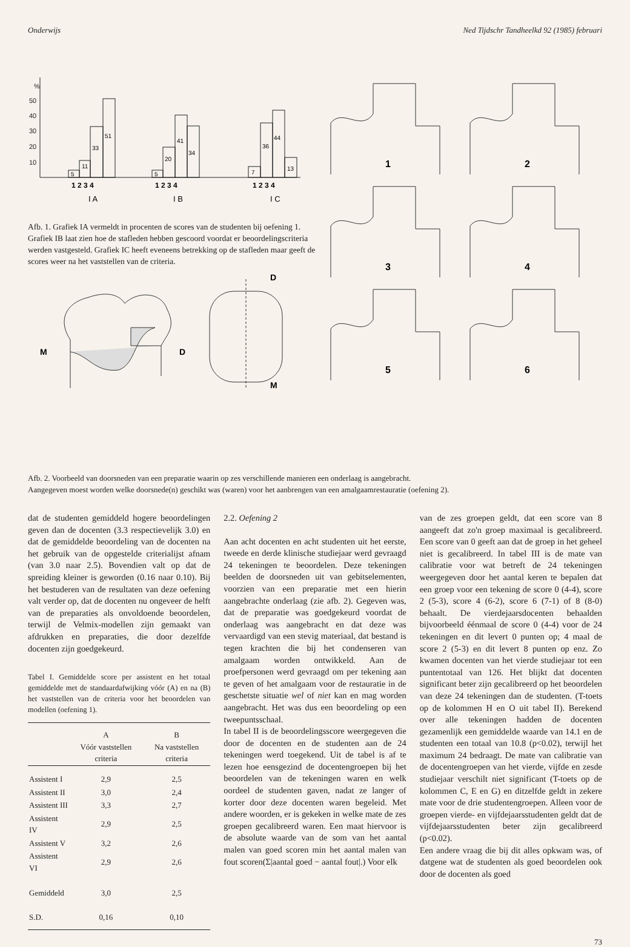Onderwijs Ned Tijdschr Tandheelkd 92 (1985) februari
%
50
40
30
20
10
5
11
33
51
5
20
41
34
7
36
44
13
1 2 3 4
1 2 3 4
1 2 3 4
I A
I B
I C
Afb. 1. Grafiek IA vermeldt in procenten de scores van de studenten bij oefening 1. Grafiek IB laat zien hoe de stafleden hebben gescoord voordat er beoordelingscriteria werden vastgesteld. Grafiek IC heeft eveneens betrekking op de stafleden maar geeft de scores weer na het vaststellen van de criteria.
M
D
D
M
1
2
3
4
5
6
Afb. 2. Voorbeeld van doorsneden van een preparatie waarin op zes verschillende manieren een onderlaag is aangebracht.
Aangegeven moest worden welke doorsnede(n) geschikt was (waren) voor het aanbrengen van een amalgaamrestauratie (oefening 2).
dat de studenten gemiddeld hogere beoordelingen geven dan de docenten (3.3 respectievelijk 3.0) en dat de gemiddelde beoordeling van de docenten na het gebruik van de opgestelde criterialijst afnam (van 3.0 naar 2.5). Bovendien valt op dat de spreiding kleiner is geworden (0.16 naar 0.10). Bij het bestuderen van de resultaten van deze oefening valt verder op, dat de docenten nu ongeveer de helft van de preparaties als onvoldoende beoordelen, terwijl de Velmix-modellen zijn gemaakt van afdrukken en preparaties, die door dezelfde docenten zijn goedgekeurd.
Tabel I. Gemiddelde score per assistent en het totaal gemiddelde met de standaardafwijking vóór (A) en na (B) het vaststellen van de criteria voor het beoordelen van modellen (oefening 1).
| | A Vóór vaststellen criteria | B Na vaststellen criteria |
| --- | --- | --- |
| Assistent I | 2,9 | 2,5 |
| Assistent II | 3,0 | 2,4 |
| Assistent III | 3,3 | 2,7 |
| Assistent IV | 2,9 | 2,5 |
| Assistent V | 3,2 | 2,6 |
| Assistent VI | 2,9 | 2,6 |
| Gemiddeld | 3,0 | 2,5 |
| S.D. | 0,16 | 0,10 |
2.2. Oefening 2
Aan acht docenten en acht studenten uit het eerste, tweede en derde klinische studiejaar werd gevraagd 24 tekeningen te beoordelen. Deze tekeningen beelden de doorsneden uit van gebitselementen, voorzien van een preparatie met een hierin aangebrachte onderlaag (zie afb. 2). Gegeven was, dat de preparatie was goedgekeurd voordat de onderlaag was aangebracht en dat deze was vervaardigd van een stevig materiaal, dat bestand is tegen krachten die bij het condenseren van amalgaam worden ontwikkeld. Aan de proefpersonen werd gevraagd om per tekening aan te geven of het amalgaam voor de restauratie in de geschetste situatie wel of niet kan en mag worden aangebracht. Het was dus een beoordeling op een tweepuntsschaal.
In tabel II is de beoordelingsscore weergegeven die door de docenten en de studenten aan de 24 tekeningen werd toegekend. Uit de tabel is af te lezen hoe eensgezind de docentengroepen bij het beoordelen van de tekeningen waren en welk oordeel de studenten gaven, nadat ze langer of korter door deze docenten waren begeleid. Met andere woorden, er is gekeken in welke mate de zes groepen gecalibreerd waren. Een maat hiervoor is de absolute waarde van de som van het aantal malen van goed scoren min het aantal malen van fout scoren(Σ|aantal goed − aantal fout|.) Voor elk
van de zes groepen geldt, dat een score van 8 aangeeft dat zo'n groep maximaal is gecalibreerd. Een score van 0 geeft aan dat de groep in het geheel niet is gecalibreerd. In tabel III is de mate van calibratie voor wat betreft de 24 tekeningen weergegeven door het aantal keren te bepalen dat een groep voor een tekening de score 0 (4-4), score 2 (5-3), score 4 (6-2), score 6 (7-1) of 8 (8-0) behaalt. De vierdejaarsdocenten behaalden bijvoorbeeld éénmaal de score 0 (4-4) voor de 24 tekeningen en dit levert 0 punten op; 4 maal de score 2 (5-3) en dit levert 8 punten op enz. Zo kwamen docenten van het vierde studiejaar tot een puntentotaal van 126. Het blijkt dat docenten significant beter zijn gecalibreerd op het beoordelen van deze 24 tekeningen dan de studenten. (T-toets op de kolommen H en O uit tabel II). Berekend over alle tekeningen hadden de docenten gezamenlijk een gemiddelde waarde van 14.1 en de studenten een totaal van 10.8 (p<0.02), terwijl het maximum 24 bedraagt. De mate van calibratie van de docentengroepen van het vierde, vijfde en zesde studiejaar verschilt niet significant (T-toets op de kolommen C, E en G) en ditzelfde geldt in zekere mate voor de drie studentengroepen. Alleen voor de groepen vierde- en vijfdejaarsstudenten geldt dat de vijfdejaarsstudenten beter zijn gecalibreerd (p<0.02).
Een andere vraag die bij dit alles opkwam was, of datgene wat de studenten als goed beoordelen ook door de docenten als goed
73